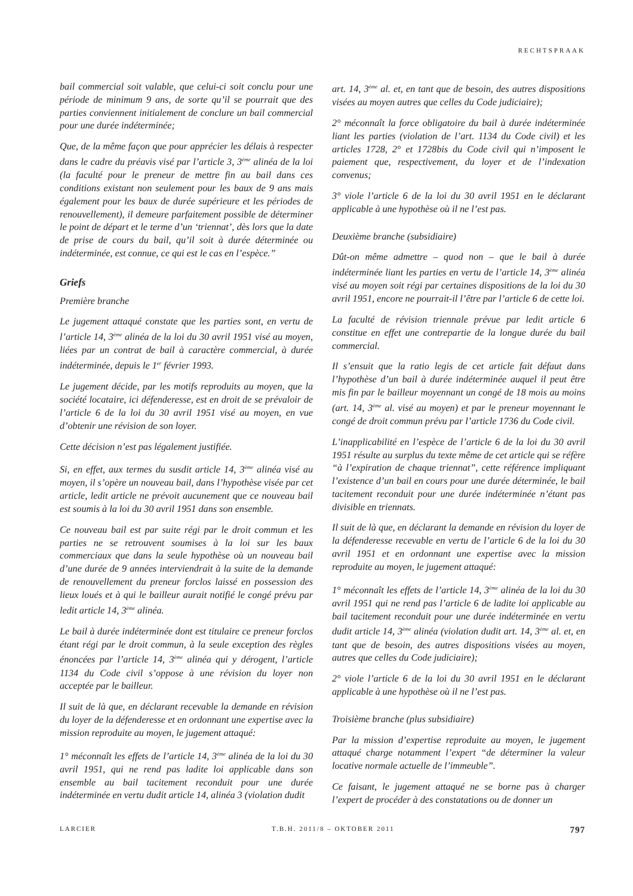RECHTSPRAAK
bail commercial soit valable, que celui-ci soit conclu pour une période de minimum 9 ans, de sorte qu’il se pourrait que des parties conviennent initialement de conclure un bail commercial pour une durée indéterminée;
Que, de la même façon que pour apprécier les délais à respecter dans le cadre du préavis visé par l’article 3, 3<sup>ème</sup> alinéa de la loi (la faculté pour le preneur de mettre fin au bail dans ces conditions existant non seulement pour les baux de 9 ans mais également pour les baux de durée supérieure et les périodes de renouvellement), il demeure parfaitement possible de déterminer le point de départ et le terme d’un ‘triennat’, dès lors que la date de prise de cours du bail, qu’il soit à durée déterminée ou indéterminée, est connue, ce qui est le cas en l’espèce.”
Griefs
Première branche
Le jugement attaqué constate que les parties sont, en vertu de l’article 14, 3<sup>ème</sup> alinéa de la loi du 30 avril 1951 visé au moyen, liées par un contrat de bail à caractère commercial, à durée indéterminée, depuis le 1<sup>er</sup> février 1993.
Le jugement décide, par les motifs reproduits au moyen, que la société locataire, ici défenderesse, est en droit de se prévaloir de l’article 6 de la loi du 30 avril 1951 visé au moyen, en vue d’obtenir une révision de son loyer.
Cette décision n’est pas légalement justifiée.
Si, en effet, aux termes du susdit article 14, 3<sup>ème</sup> alinéa visé au moyen, il s’opère un nouveau bail, dans l’hypothèse visée par cet article, ledit article ne prévoit aucunement que ce nouveau bail est soumis à la loi du 30 avril 1951 dans son ensemble.
Ce nouveau bail est par suite régi par le droit commun et les parties ne se retrouvent soumises à la loi sur les baux commerciaux que dans la seule hypothèse où un nouveau bail d’une durée de 9 années interviendrait à la suite de la demande de renouvellement du preneur forclos laissé en possession des lieux loués et à qui le bailleur aurait notifié le congé prévu par ledit article 14, 3<sup>ème</sup> alinéa.
Le bail à durée indéterminée dont est titulaire ce preneur forclos étant régi par le droit commun, à la seule exception des règles énoncées par l’article 14, 3<sup>ème</sup> alinéa qui y dérogent, l’article 1134 du Code civil s’oppose à une révision du loyer non acceptée par le bailleur.
Il suit de là que, en déclarant recevable la demande en révision du loyer de la défenderesse et en ordonnant une expertise avec la mission reproduite au moyen, le jugement attaqué:
1° méconnaît les effets de l’article 14, 3<sup>ème</sup> alinéa de la loi du 30 avril 1951, qui ne rend pas ladite loi applicable dans son ensemble au bail tacitement reconduit pour une durée indéterminée en vertu dudit article 14, alinéa 3 (violation dudit
art. 14, 3<sup>ème</sup> al. et, en tant que de besoin, des autres dispositions visées au moyen autres que celles du Code judiciaire);
2° méconnaît la force obligatoire du bail à durée indéterminée liant les parties (violation de l’art. 1134 du Code civil) et les articles 1728, 2° et 1728bis du Code civil qui n’imposent le paiement que, respectivement, du loyer et de l’indexation convenus;
3° viole l’article 6 de la loi du 30 avril 1951 en le déclarant applicable à une hypothèse où il ne l’est pas.
Deuxième branche (subsidiaire)
Dût-on même admettre – quod non – que le bail à durée indéterminée liant les parties en vertu de l’article 14, 3<sup>ème</sup> alinéa visé au moyen soit régi par certaines dispositions de la loi du 30 avril 1951, encore ne pourrait-il l’être par l’article 6 de cette loi.
La faculté de révision triennale prévue par ledit article 6 constitue en effet une contrepartie de la longue durée du bail commercial.
Il s’ensuit que la ratio legis de cet article fait défaut dans l’hypothèse d’un bail à durée indéterminée auquel il peut être mis fin par le bailleur moyennant un congé de 18 mois au moins (art. 14, 3<sup>ème</sup> al. visé au moyen) et par le preneur moyennant le congé de droit commun prévu par l’article 1736 du Code civil.
L’inapplicabilité en l’espèce de l’article 6 de la loi du 30 avril 1951 résulte au surplus du texte même de cet article qui se réfère “à l’expiration de chaque triennat”, cette référence impliquant l’existence d’un bail en cours pour une durée déterminée, le bail tacitement reconduit pour une durée indéterminée n’étant pas divisible en triennats.
Il suit de là que, en déclarant la demande en révision du loyer de la défenderesse recevable en vertu de l’article 6 de la loi du 30 avril 1951 et en ordonnant une expertise avec la mission reproduite au moyen, le jugement attaqué:
1° méconnaît les effets de l’article 14, 3<sup>ème</sup> alinéa de la loi du 30 avril 1951 qui ne rend pas l’article 6 de ladite loi applicable au bail tacitement reconduit pour une durée indéterminée en vertu dudit article 14, 3<sup>ème</sup> alinéa (violation dudit art. 14, 3<sup>ème</sup> al. et, en tant que de besoin, des autres dispositions visées au moyen, autres que celles du Code judiciaire);
2° viole l’article 6 de la loi du 30 avril 1951 en le déclarant applicable à une hypothèse où il ne l’est pas.
Troisième branche (plus subsidiaire)
Par la mission d’expertise reproduite au moyen, le jugement attaqué charge notamment l’expert “de déterminer la valeur locative normale actuelle de l’immeuble”.
Ce faisant, le jugement attaqué ne se borne pas à charger l’expert de procéder à des constatations ou de donner un
LARCIER T.B.H. 2011/8 – OKTOBER 2011 797